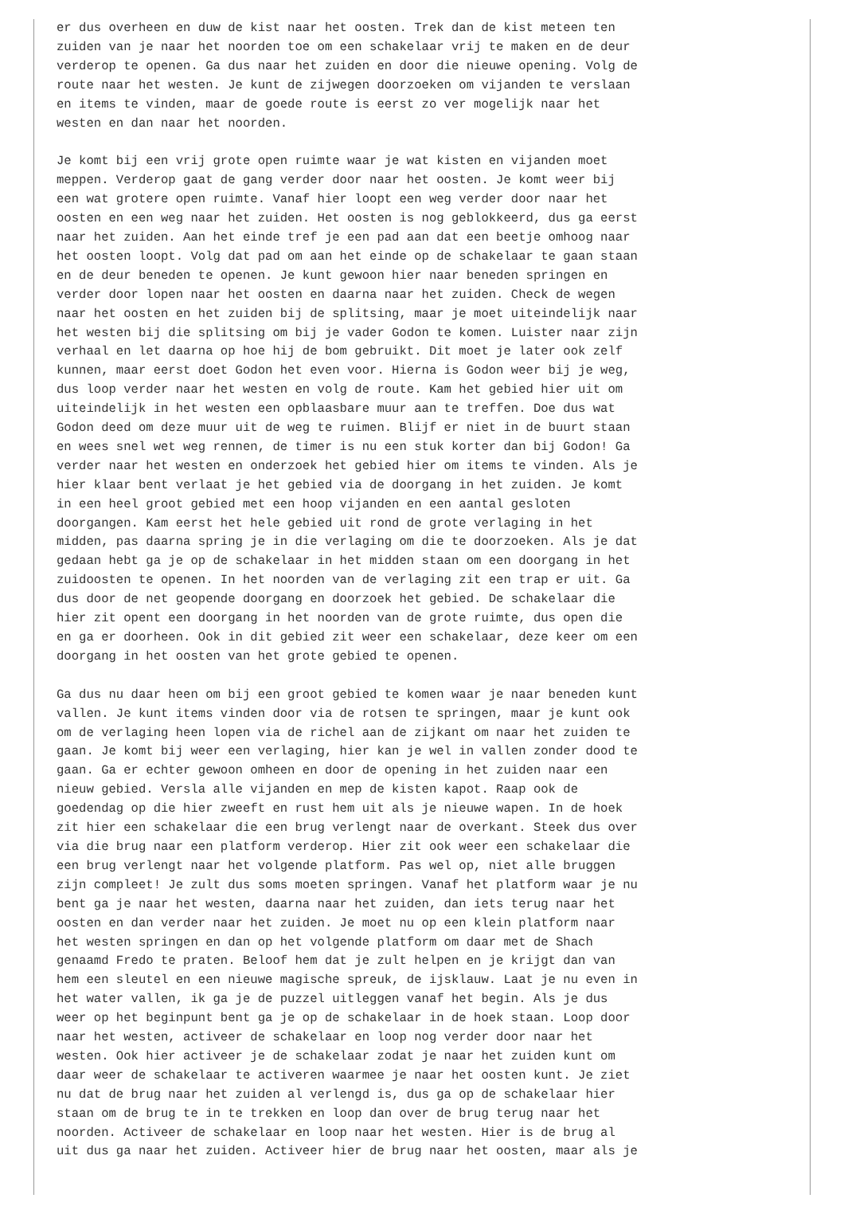er dus overheen en duw de kist naar het oosten. Trek dan de kist meteen ten
zuiden van je naar het noorden toe om een schakelaar vrij te maken en de deur
verderop te openen. Ga dus naar het zuiden en door die nieuwe opening. Volg de
route naar het westen. Je kunt de zijwegen doorzoeken om vijanden te verslaan
en items te vinden, maar de goede route is eerst zo ver mogelijk naar het
westen en dan naar het noorden.

Je komt bij een vrij grote open ruimte waar je wat kisten en vijanden moet
meppen. Verderop gaat de gang verder door naar het oosten. Je komt weer bij
een wat grotere open ruimte. Vanaf hier loopt een weg verder door naar het
oosten en een weg naar het zuiden. Het oosten is nog geblokkeerd, dus ga eerst
naar het zuiden. Aan het einde tref je een pad aan dat een beetje omhoog naar
het oosten loopt. Volg dat pad om aan het einde op de schakelaar te gaan staan
en de deur beneden te openen. Je kunt gewoon hier naar beneden springen en
verder door lopen naar het oosten en daarna naar het zuiden. Check de wegen
naar het oosten en het zuiden bij de splitsing, maar je moet uiteindelijk naar
het westen bij die splitsing om bij je vader Godon te komen. Luister naar zijn
verhaal en let daarna op hoe hij de bom gebruikt. Dit moet je later ook zelf
kunnen, maar eerst doet Godon het even voor. Hierna is Godon weer bij je weg,
dus loop verder naar het westen en volg de route. Kam het gebied hier uit om
uiteindelijk in het westen een opblaasbare muur aan te treffen. Doe dus wat
Godon deed om deze muur uit de weg te ruimen. Blijf er niet in de buurt staan
en wees snel wet weg rennen, de timer is nu een stuk korter dan bij Godon! Ga
verder naar het westen en onderzoek het gebied hier om items te vinden. Als je
hier klaar bent verlaat je het gebied via de doorgang in het zuiden. Je komt
in een heel groot gebied met een hoop vijanden en een aantal gesloten
doorgangen. Kam eerst het hele gebied uit rond de grote verlaging in het
midden, pas daarna spring je in die verlaging om die te doorzoeken. Als je dat
gedaan hebt ga je op de schakelaar in het midden staan om een doorgang in het
zuidoosten te openen. In het noorden van de verlaging zit een trap er uit. Ga
dus door de net geopende doorgang en doorzoek het gebied. De schakelaar die
hier zit opent een doorgang in het noorden van de grote ruimte, dus open die
en ga er doorheen. Ook in dit gebied zit weer een schakelaar, deze keer om een
doorgang in het oosten van het grote gebied te openen.

Ga dus nu daar heen om bij een groot gebied te komen waar je naar beneden kunt
vallen. Je kunt items vinden door via de rotsen te springen, maar je kunt ook
om de verlaging heen lopen via de richel aan de zijkant om naar het zuiden te
gaan. Je komt bij weer een verlaging, hier kan je wel in vallen zonder dood te
gaan. Ga er echter gewoon omheen en door de opening in het zuiden naar een
nieuw gebied. Versla alle vijanden en mep de kisten kapot. Raap ook de
goedendag op die hier zweeft en rust hem uit als je nieuwe wapen. In de hoek
zit hier een schakelaar die een brug verlengt naar de overkant. Steek dus over
via die brug naar een platform verderop. Hier zit ook weer een schakelaar die
een brug verlengt naar het volgende platform. Pas wel op, niet alle bruggen
zijn compleet! Je zult dus soms moeten springen. Vanaf het platform waar je nu
bent ga je naar het westen, daarna naar het zuiden, dan iets terug naar het
oosten en dan verder naar het zuiden. Je moet nu op een klein platform naar
het westen springen en dan op het volgende platform om daar met de Shach
genaamd Fredo te praten. Beloof hem dat je zult helpen en je krijgt dan van
hem een sleutel en een nieuwe magische spreuk, de ijsklauw. Laat je nu even in
het water vallen, ik ga je de puzzel uitleggen vanaf het begin. Als je dus
weer op het beginpunt bent ga je op de schakelaar in de hoek staan. Loop door
naar het westen, activeer de schakelaar en loop nog verder door naar het
westen. Ook hier activeer je de schakelaar zodat je naar het zuiden kunt om
daar weer de schakelaar te activeren waarmee je naar het oosten kunt. Je ziet
nu dat de brug naar het zuiden al verlengd is, dus ga op de schakelaar hier
staan om de brug te in te trekken en loop dan over de brug terug naar het
noorden. Activeer de schakelaar en loop naar het westen. Hier is de brug al
uit dus ga naar het zuiden. Activeer hier de brug naar het oosten, maar als je